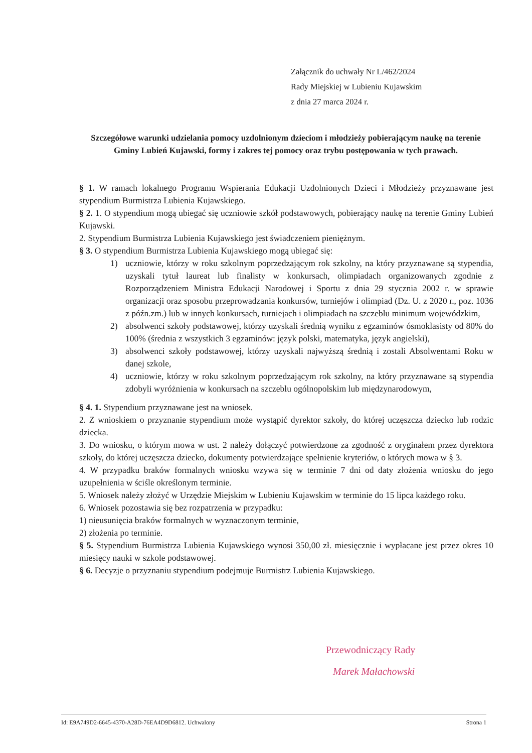Załącznik do uchwały Nr L/462/2024
Rady Miejskiej w Lubieniu Kujawskim
z dnia 27 marca 2024 r.
Szczegółowe warunki udzielania pomocy uzdolnionym dzieciom i młodzieży pobierającym naukę na terenie Gminy Lubień Kujawski, formy i zakres tej pomocy oraz trybu postępowania w tych prawach.
§ 1. W ramach lokalnego Programu Wspierania Edukacji Uzdolnionych Dzieci i Młodzieży przyznawane jest stypendium Burmistrza Lubienia Kujawskiego.
§ 2. 1. O stypendium mogą ubiegać się uczniowie szkół podstawowych, pobierający naukę na terenie Gminy Lubień Kujawski.
2. Stypendium Burmistrza Lubienia Kujawskiego jest świadczeniem pieniężnym.
§ 3. O stypendium Burmistrza Lubienia Kujawskiego mogą ubiegać się:
1) uczniowie, którzy w roku szkolnym poprzedzającym rok szkolny, na który przyznawane są stypendia, uzyskali tytuł laureat lub finalisty w konkursach, olimpiadach organizowanych zgodnie z Rozporządzeniem Ministra Edukacji Narodowej i Sportu z dnia 29 stycznia 2002 r. w sprawie organizacji oraz sposobu przeprowadzania konkursów, turniejów i olimpiad (Dz. U. z 2020 r., poz. 1036 z późn.zm.) lub w innych konkursach, turniejach i olimpiadach na szczeblu minimum wojewódzkim,
2) absolwenci szkoły podstawowej, którzy uzyskali średnią wyniku z egzaminów ósmoklasisty od 80% do 100% (średnia z wszystkich 3 egzaminów: język polski, matematyka, język angielski),
3) absolwenci szkoły podstawowej, którzy uzyskali najwyższą średnią i zostali Absolwentami Roku w danej szkole,
4) uczniowie, którzy w roku szkolnym poprzedzającym rok szkolny, na który przyznawane są stypendia zdobyli wyróżnienia w konkursach na szczeblu ogólnopolskim lub międzynarodowym,
§ 4. 1. Stypendium przyznawane jest na wniosek.
2. Z wnioskiem o przyznanie stypendium może wystąpić dyrektor szkoły, do której uczęszcza dziecko lub rodzic dziecka.
3. Do wniosku, o którym mowa w ust. 2 należy dołączyć potwierdzone za zgodność z oryginałem przez dyrektora szkoły, do której uczęszcza dziecko, dokumenty potwierdzające spełnienie kryteriów, o których mowa w § 3.
4. W przypadku braków formalnych wniosku wzywa się w terminie 7 dni od daty złożenia wniosku do jego uzupełnienia w ściśle określonym terminie.
5. Wniosek należy złożyć w Urzędzie Miejskim w Lubieniu Kujawskim w terminie do 15 lipca każdego roku.
6. Wniosek pozostawia się bez rozpatrzenia w przypadku:
1) nieusunięcia braków formalnych w wyznaczonym terminie,
2) złożenia po terminie.
§ 5. Stypendium Burmistrza Lubienia Kujawskiego wynosi 350,00 zł. miesięcznie i wypłacane jest przez okres 10 miesięcy nauki w szkole podstawowej.
§ 6. Decyzje o przyznaniu stypendium podejmuje Burmistrz Lubienia Kujawskiego.
Przewodniczący Rady
Marek Małachowski
Id: E9A749D2-6645-4370-A28D-76EA4D9D6812. Uchwalony Strona 1